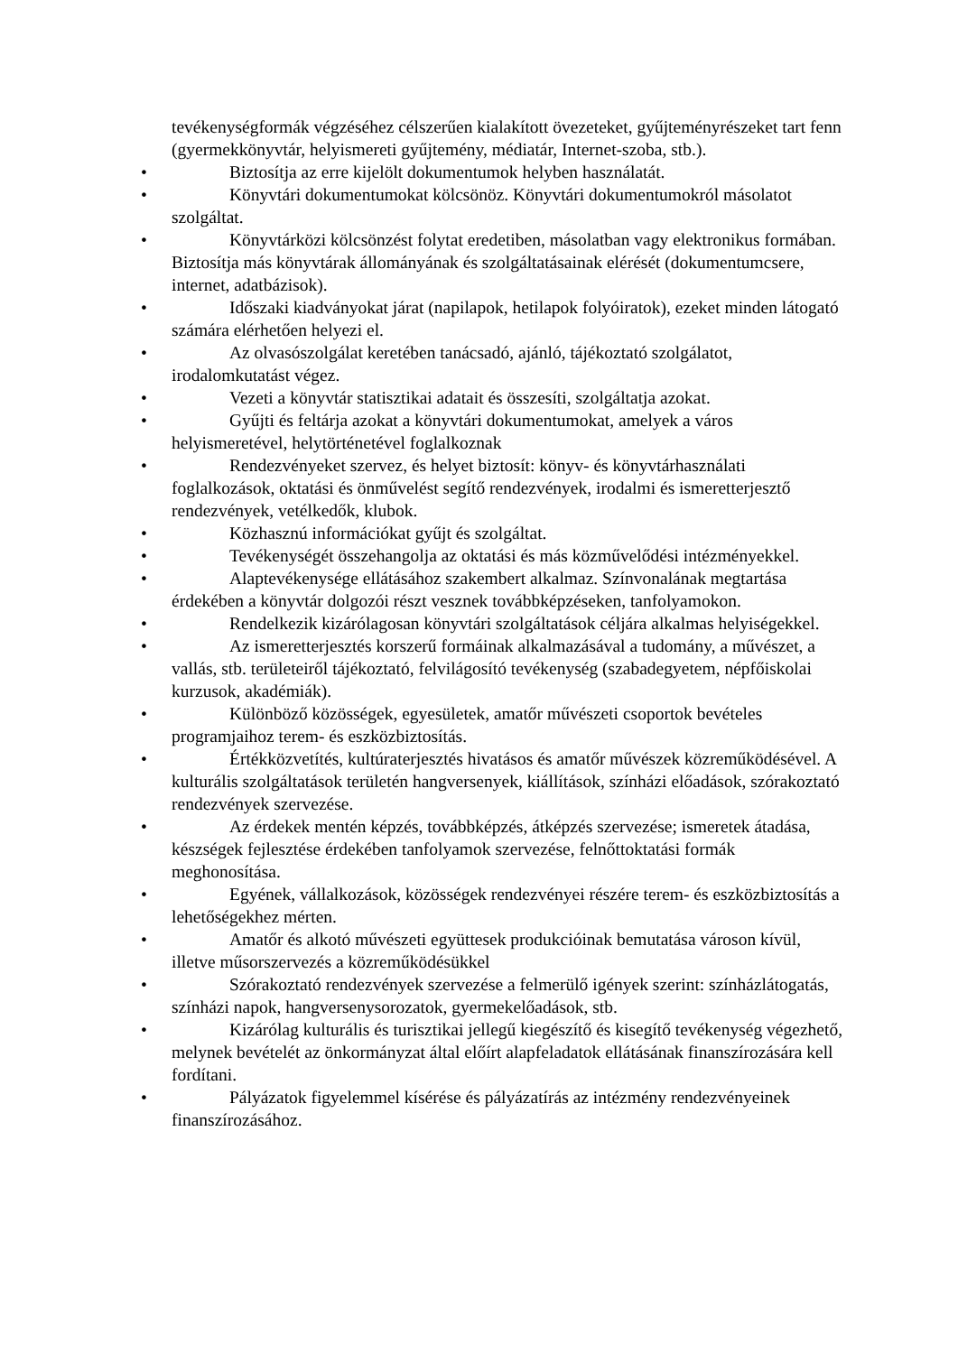tevékenységformák végzéséhez célszerűen kialakított övezeteket, gyűjteményrészeket tart fenn (gyermekkönyvtár, helyismereti gyűjtemény, médiatár, Internet-szoba, stb.).
•
Biztosítja az erre kijelölt dokumentumok helyben használatát.
•
Könyvtári dokumentumokat kölcsönöz. Könyvtári dokumentumokról másolatot szolgáltat.
•
Könyvtárközi kölcsönzést folytat eredetiben, másolatban vagy elektronikus formában. Biztosítja más könyvtárak állományának és szolgáltatásainak elérését (dokumentumcsere, internet, adatbázisok).
•
Időszaki kiadványokat járat (napilapok, hetilapok folyóiratok), ezeket minden látogató számára elérhetően helyezi el.
•
Az olvasószolgálat keretében tanácsadó, ajánló, tájékoztató szolgálatot, irodalomkutatást végez.
•
Vezeti a könyvtár statisztikai adatait és összesíti, szolgáltatja azokat.
•
Gyűjti és feltárja azokat a könyvtári dokumentumokat, amelyek a város helyismeretével, helytörténetével foglalkoznak
•
Rendezvényeket szervez, és helyet biztosít: könyv- és könyvtárhasználati foglalkozások, oktatási és önművelést segítő rendezvények, irodalmi és ismeretterjesztő rendezvények, vetélkedők, klubok.
•
Közhasznú információkat gyűjt és szolgáltat.
•
Tevékenységét összehangolja az oktatási és más közművelődési intézményekkel.
•
Alaptevékenysége ellátásához szakembert alkalmaz. Színvonalának megtartása érdekében a könyvtár dolgozói részt vesznek továbbképzéseken, tanfolyamokon.
•
Rendelkezik kizárólagosan könyvtári szolgáltatások céljára alkalmas helyiségekkel.
•
Az ismeretterjesztés korszerű formáinak alkalmazásával a tudomány, a művészet, a vallás, stb. területeiről tájékoztató, felvilágosító tevékenység (szabadegyetem, népfőiskolai kurzusok, akadémiák).
•
Különböző közösségek, egyesületek, amatőr művészeti csoportok bevételes programjaihoz terem- és eszközbiztosítás.
•
Értékközvetítés, kultúraterjesztés hivatásos és amatőr művészek közreműködésével. A kulturális szolgáltatások területén hangversenyek, kiállítások, színházi előadások, szórakoztató rendezvények szervezése.
•
Az érdekek mentén képzés, továbbképzés, átképzés szervezése; ismeretek átadása, készségek fejlesztése érdekében tanfolyamok szervezése, felnőttoktatási formák meghonosítása.
•
Egyének, vállalkozások, közösségek rendezvényei részére terem- és eszközbiztosítás a lehetőségekhez mérten.
•
Amatőr és alkotó művészeti együttesek produkcióinak bemutatása városon kívül, illetve műsorszervezés a közreműködésükkel
•
Szórakoztató rendezvények szervezése a felmerülő igények szerint: színházlátogatás, színházi napok, hangversenysorozatok, gyermekelőadások, stb.
•
Kizárólag kulturális és turisztikai jellegű kiegészítő és kisegítő tevékenység végezhető, melynek bevételét az önkormányzat által előírt alapfeladatok ellátásának finanszírozására kell fordítani.
•
Pályázatok figyelemmel kísérése és pályázatírás az intézmény rendezvényeinek finanszírozásához.